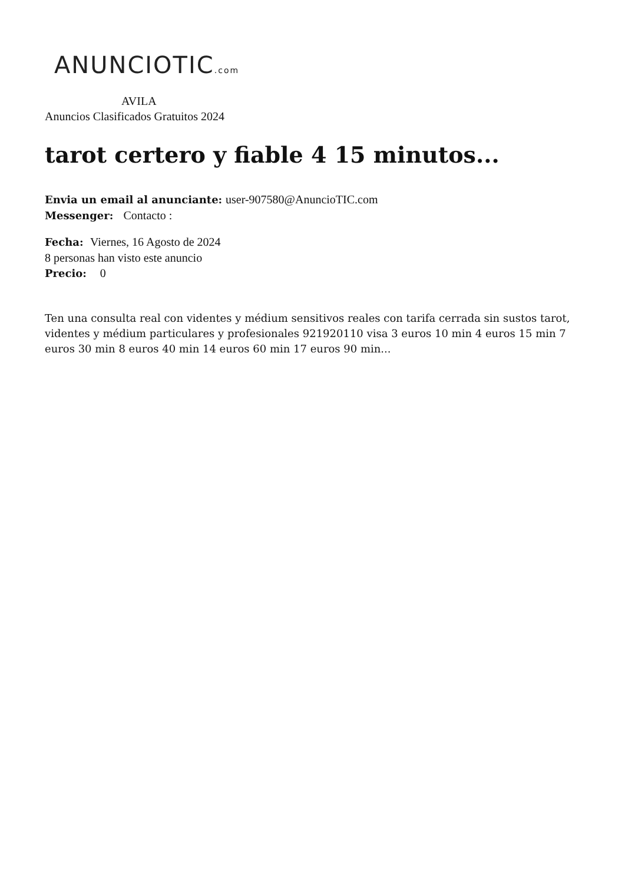ANUNCIOTIC.com
AVILA
Anuncios Clasificados Gratuitos 2024
tarot certero y fiable 4 15 minutos...
Envia un email al anunciante: user-907580@AnuncioTIC.com
Messenger: Contacto :
Fecha: Viernes, 16 Agosto de 2024
8 personas han visto este anuncio
Precio: 0
Ten una consulta real con videntes y médium sensitivos reales con tarifa cerrada sin sustos tarot, videntes y médium particulares y profesionales 921920110 visa 3 euros 10 min 4 euros 15 min 7 euros 30 min 8 euros 40 min 14 euros 60 min 17 euros 90 min...